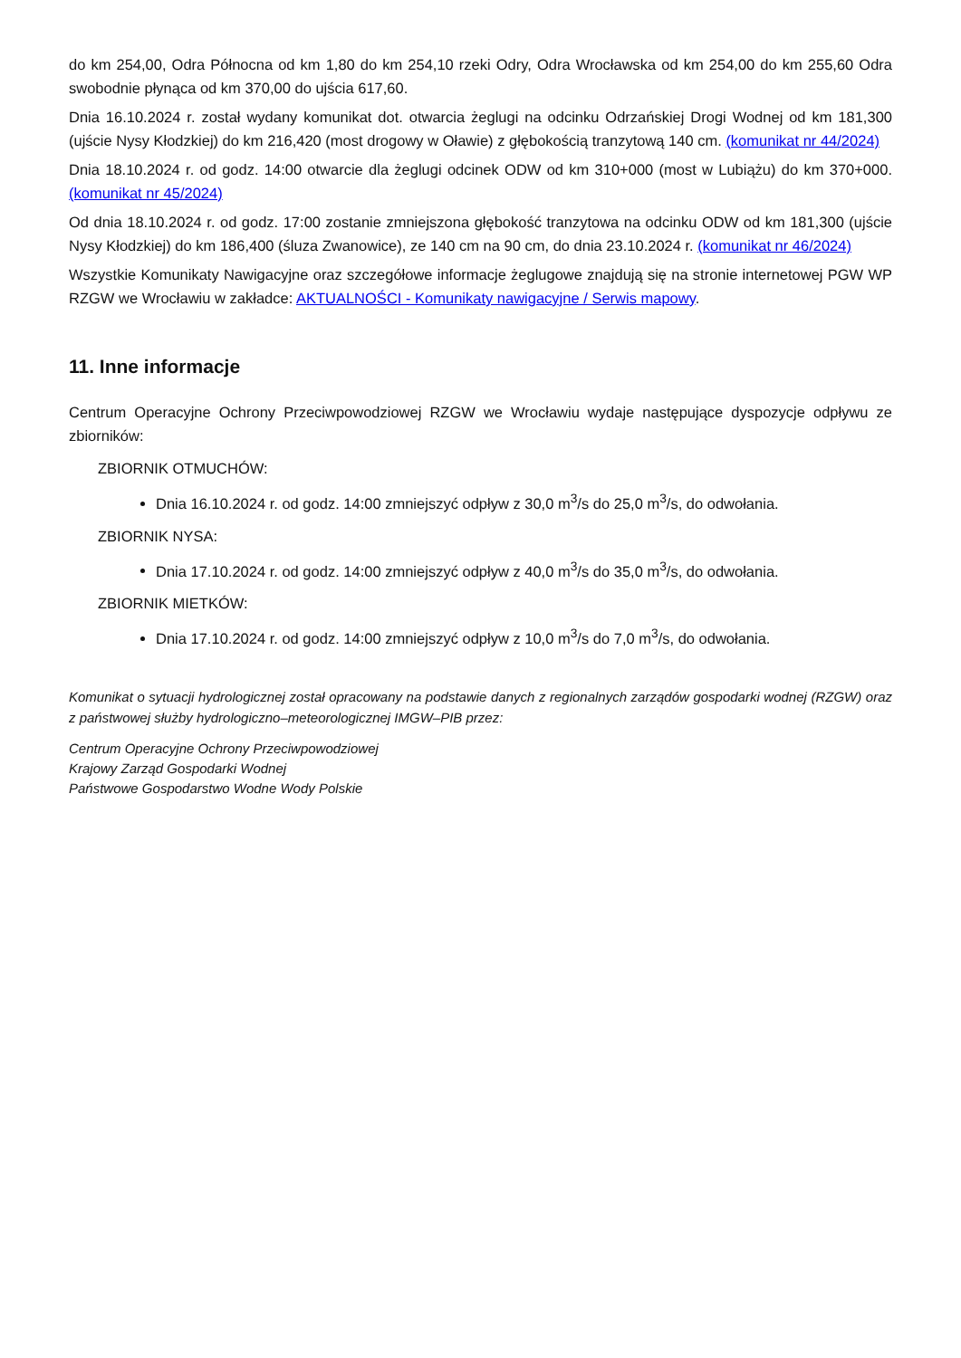do km 254,00, Odra Północna od km 1,80 do km 254,10 rzeki Odry, Odra Wrocławska od km 254,00 do km 255,60 Odra swobodnie płynąca od km 370,00 do ujścia 617,60.
Dnia 16.10.2024 r. został wydany komunikat dot. otwarcia żeglugi na odcinku Odrzańskiej Drogi Wodnej od km 181,300 (ujście Nysy Kłodzkiej) do km 216,420 (most drogowy w Oławie) z głębokością tranzytową 140 cm. (komunikat nr 44/2024)
Dnia 18.10.2024 r. od godz. 14:00 otwarcie dla żeglugi odcinek ODW od km 310+000 (most w Lubiążu) do km 370+000. (komunikat nr 45/2024)
Od dnia 18.10.2024 r. od godz. 17:00 zostanie zmniejszona głębokość tranzytowa na odcinku ODW od km 181,300 (ujście Nysy Kłodzkiej) do km 186,400 (śluza Zwanowice), ze 140 cm na 90 cm, do dnia 23.10.2024 r. (komunikat nr 46/2024)
Wszystkie Komunikaty Nawigacyjne oraz szczegółowe informacje żeglugowe znajdują się na stronie internetowej PGW WP RZGW we Wrocławiu w zakładce: AKTUALNOŚCI - Komunikaty nawigacyjne / Serwis mapowy.
11. Inne informacje
Centrum Operacyjne Ochrony Przeciwpowodziowej RZGW we Wrocławiu wydaje następujące dyspozycje odpływu ze zbiorników:
ZBIORNIK OTMUCHÓW:
Dnia 16.10.2024 r. od godz. 14:00 zmniejszyć odpływ z 30,0 m<sup>3</sup>/s do 25,0 m<sup>3</sup>/s, do odwołania.
ZBIORNIK NYSA:
Dnia 17.10.2024 r. od godz. 14:00 zmniejszyć odpływ z 40,0 m<sup>3</sup>/s do 35,0 m<sup>3</sup>/s, do odwołania.
ZBIORNIK MIETKÓW:
Dnia 17.10.2024 r. od godz. 14:00 zmniejszyć odpływ z 10,0 m<sup>3</sup>/s do 7,0 m<sup>3</sup>/s, do odwołania.
Komunikat o sytuacji hydrologicznej został opracowany na podstawie danych z regionalnych zarządów gospodarki wodnej (RZGW) oraz z państwowej służby hydrologiczno–meteorologicznej IMGW–PIB przez:
Centrum Operacyjne Ochrony Przeciwpowodziowej
Krajowy Zarząd Gospodarki Wodnej
Państwowe Gospodarstwo Wodne Wody Polskie